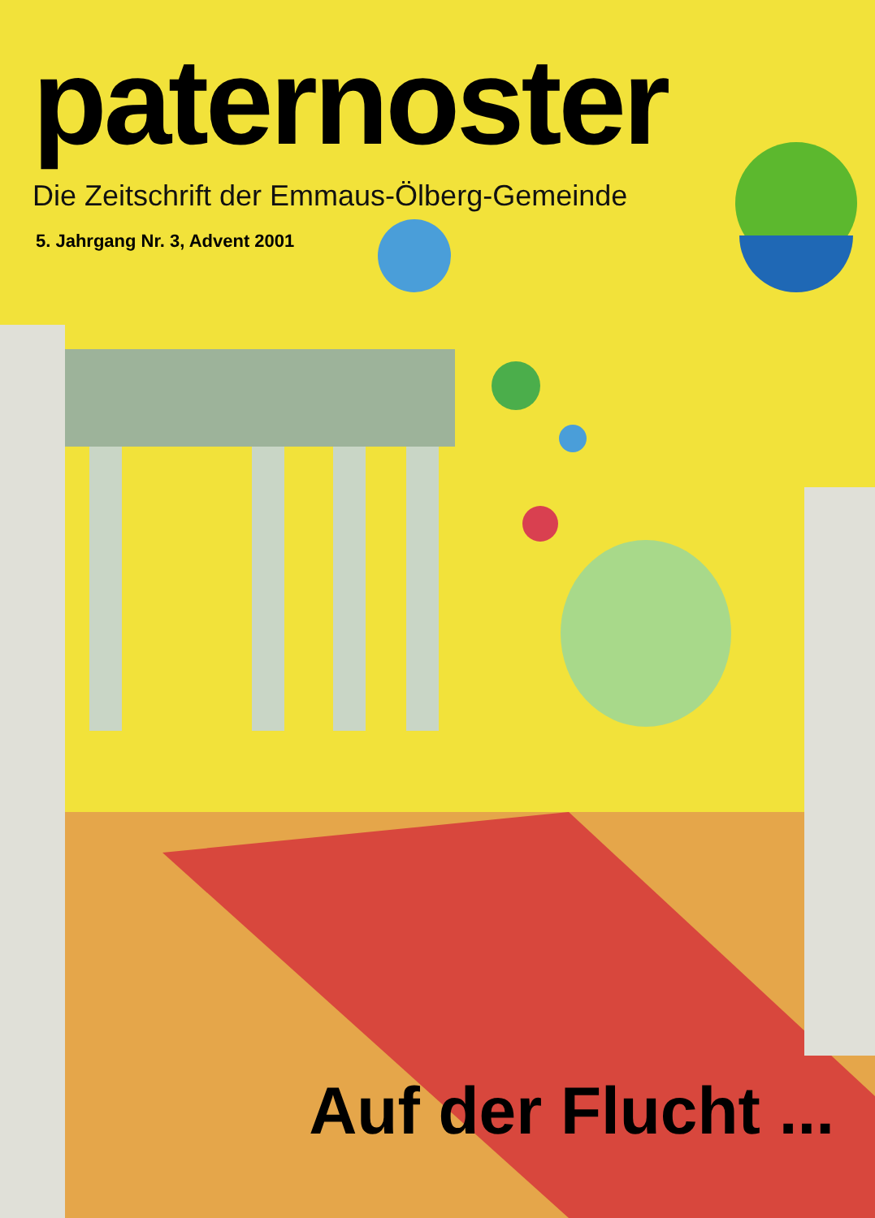paternoster
Die Zeitschrift der Emmaus-Ölberg-Gemeinde
5. Jahrgang Nr. 3, Advent 2001
Auf der Flucht ...